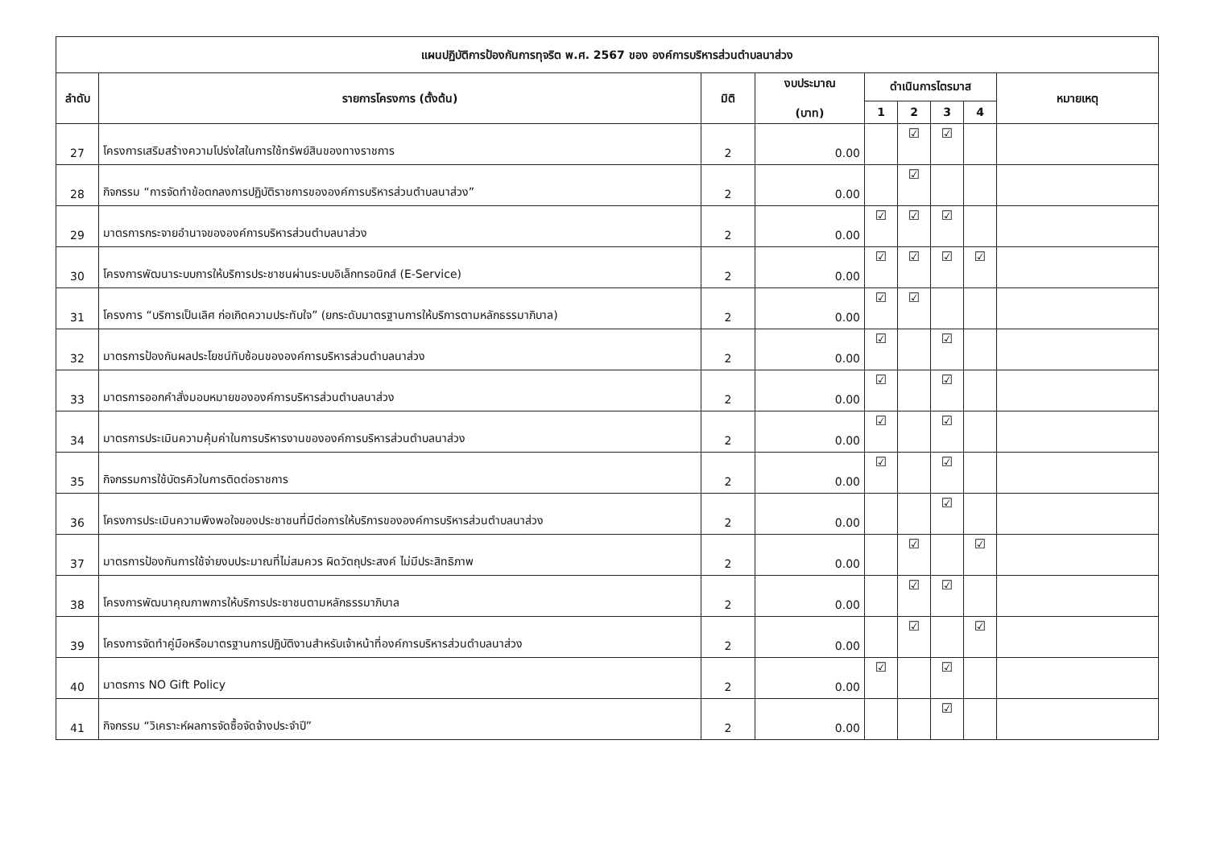| แผนปฏิบัติการป้องกันการทุจริต พ.ศ. 2567 ของ องค์การบริหารส่วนตำบลนาส่วง | | | | | | | | |
| --- | --- | --- | --- | --- | --- | --- | --- | --- |
| ลำดับ | รายการโครงการ (ตั้งต้น) | มิติ | งบประมาณ (บาท) | ดำเนินการไตรมาส | | | | หมายเหตุ |
| | | | | 1 | 2 | 3 | 4 | |
| 27 | โครงการเสริมสร้างความโปร่งใสในการใช้ทรัพย์สินของทางราชการ | 2 | 0.00 | | ☑ | ☑ | | |
| 28 | กิจกรรม “การจัดทำข้อตกลงการปฏิบัติราชการขององค์การบริหารส่วนตำบลนาส่วง” | 2 | 0.00 | | ☑ | | | |
| 29 | มาตรการกระจายอำนาจขององค์การบริหารส่วนตำบลนาส่วง | 2 | 0.00 | ☑ | ☑ | ☑ | | |
| 30 | โครงการพัฒนาระบบการให้บริการประชาชนผ่านระบบอิเล็กทรอนิกส์ (E-Service) | 2 | 0.00 | ☑ | ☑ | ☑ | ☑ | |
| 31 | โครงการ “บริการเป็นเลิศ ก่อเกิดความประทับใจ” (ยกระดับมาตรฐานการให้บริการตามหลักธรรมาภิบาล) | 2 | 0.00 | ☑ | ☑ | | | |
| 32 | มาตรการป้องกันผลประโยชน์ทับซ้อนขององค์การบริหารส่วนตำบลนาส่วง | 2 | 0.00 | ☑ | | ☑ | | |
| 33 | มาตรการออกคำสั่งมอบหมายขององค์การบริหารส่วนตำบลนาส่วง | 2 | 0.00 | ☑ | | ☑ | | |
| 34 | มาตรการประเมินความคุ้มค่าในการบริหารงานขององค์การบริหารส่วนตำบลนาส่วง | 2 | 0.00 | ☑ | | ☑ | | |
| 35 | กิจกรรมการใช้บัตรคิวในการติดต่อราชการ | 2 | 0.00 | ☑ | | ☑ | | |
| 36 | โครงการประเมินความพึงพอใจของประชาชนที่มีต่อการให้บริการขององค์การบริหารส่วนตำบลนาส่วง | 2 | 0.00 | | | ☑ | | |
| 37 | มาตรการป้องกันการใช้จ่ายงบประมาณที่ไม่สมควร ผิดวัตถุประสงค์ ไม่มีประสิทธิภาพ | 2 | 0.00 | | ☑ | | ☑ | |
| 38 | โครงการพัฒนาคุณภาพการให้บริการประชาชนตามหลักธรรมาภิบาล | 2 | 0.00 | | ☑ | ☑ | | |
| 39 | โครงการจัดทำคู่มือหรือมาตรฐานการปฏิบัติงานสำหรับเจ้าหน้าที่องค์การบริหารส่วนตำบลนาส่วง | 2 | 0.00 | | ☑ | | ☑ | |
| 40 | มาตรการ NO Gift Policy | 2 | 0.00 | ☑ | | ☑ | | |
| 41 | กิจกรรม “วิเคราะห์ผลการจัดซื้อจัดจ้างประจำปี” | 2 | 0.00 | | | ☑ | | |